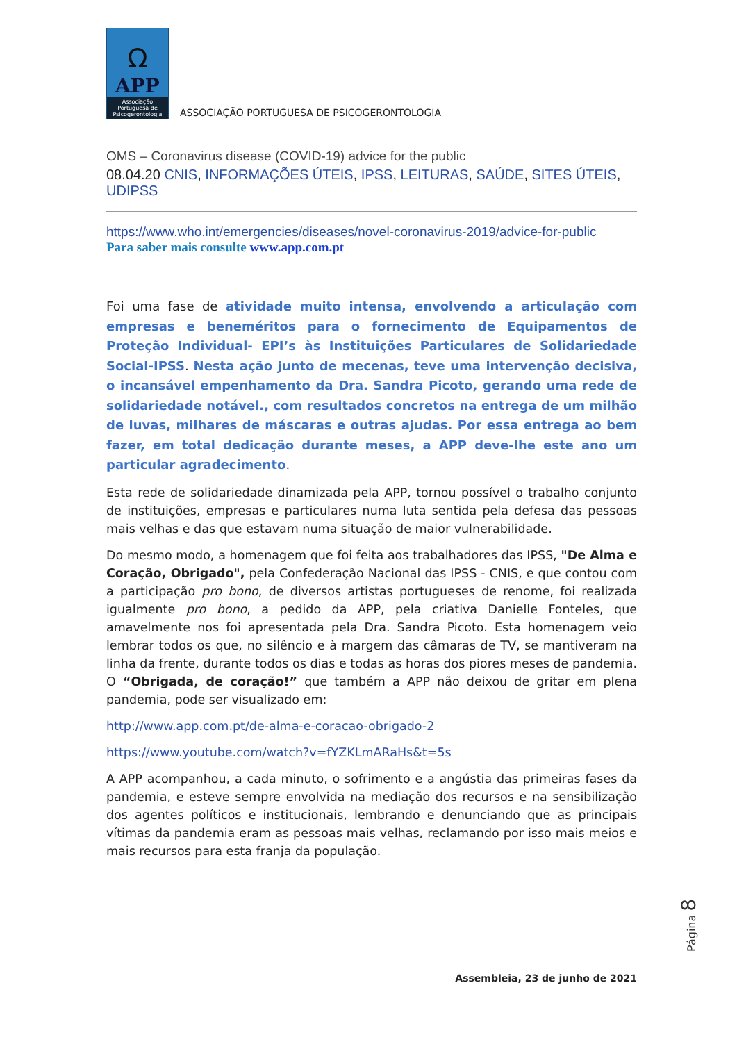Ω
APP
Associação Portuguesa de Psicogerontologia
ASSOCIAÇÃO PORTUGUESA DE PSICOGERONTOLOGIA
OMS – Coronavirus disease (COVID-19) advice for the public
08.04.20 CNIS, INFORMAÇÕES ÚTEIS, IPSS, LEITURAS, SAÚDE, SITES ÚTEIS, UDIPSS
https://www.who.int/emergencies/diseases/novel-coronavirus-2019/advice-for-public
Para saber mais consulte www.app.com.pt
Foi uma fase de atividade muito intensa, envolvendo a articulação com empresas e beneméritos para o fornecimento de Equipamentos de Proteção Individual- EPI’s às Instituições Particulares de Solidariedade Social-IPSS. Nesta ação junto de mecenas, teve uma intervenção decisiva, o incansável empenhamento da Dra. Sandra Picoto, gerando uma rede de solidariedade notável., com resultados concretos na entrega de um milhão de luvas, milhares de máscaras e outras ajudas. Por essa entrega ao bem fazer, em total dedicação durante meses, a APP deve-lhe este ano um particular agradecimento.
Esta rede de solidariedade dinamizada pela APP, tornou possível o trabalho conjunto de instituições, empresas e particulares numa luta sentida pela defesa das pessoas mais velhas e das que estavam numa situação de maior vulnerabilidade.
Do mesmo modo, a homenagem que foi feita aos trabalhadores das IPSS, "De Alma e Coração, Obrigado", pela Confederação Nacional das IPSS - CNIS, e que contou com a participação pro bono, de diversos artistas portugueses de renome, foi realizada igualmente pro bono, a pedido da APP, pela criativa Danielle Fonteles, que amavelmente nos foi apresentada pela Dra. Sandra Picoto. Esta homenagem veio lembrar todos os que, no silêncio e à margem das câmaras de TV, se mantiveram na linha da frente, durante todos os dias e todas as horas dos piores meses de pandemia. O “Obrigada, de coração!” que também a APP não deixou de gritar em plena pandemia, pode ser visualizado em:
http://www.app.com.pt/de-alma-e-coracao-obrigado-2
https://www.youtube.com/watch?v=fYZKLmARaHs&t=5s
A APP acompanhou, a cada minuto, o sofrimento e a angústia das primeiras fases da pandemia, e esteve sempre envolvida na mediação dos recursos e na sensibilização dos agentes políticos e institucionais, lembrando e denunciando que as principais vítimas da pandemia eram as pessoas mais velhas, reclamando por isso mais meios e mais recursos para esta franja da população.
Página 8
Assembleia, 23 de junho de 2021